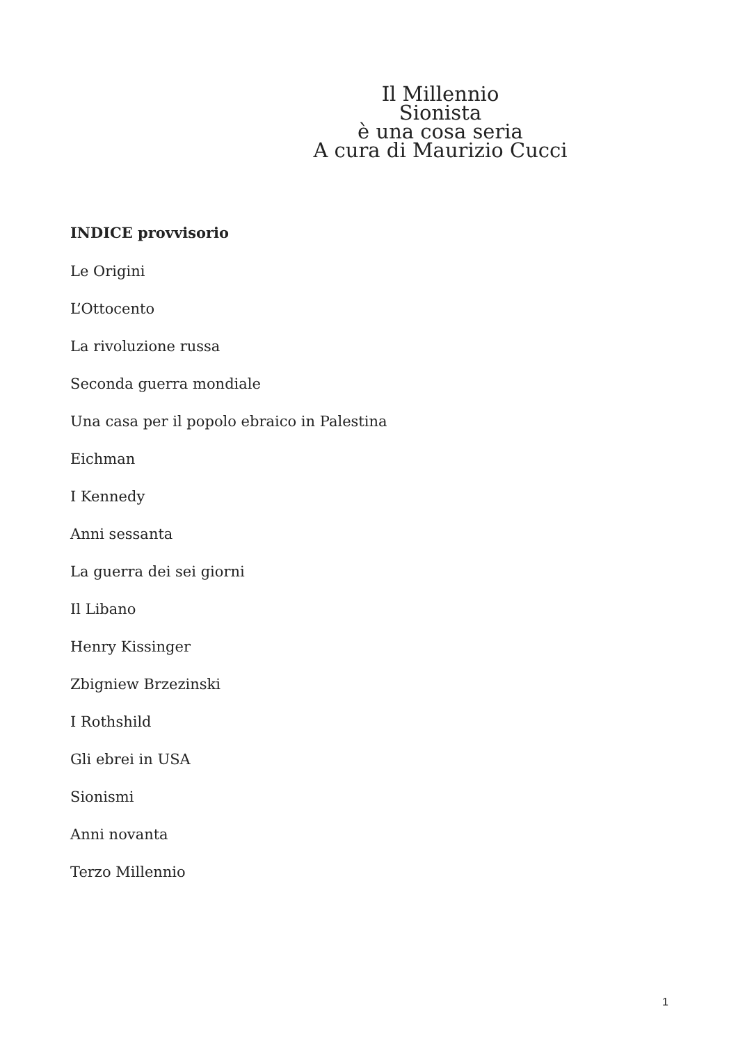Il Millennio
Sionista
è una cosa seria
A cura di Maurizio Cucci
INDICE provvisorio
Le Origini
L’Ottocento
La rivoluzione russa
Seconda guerra mondiale
Una casa per il popolo ebraico in Palestina
Eichman
I Kennedy
Anni sessanta
La guerra dei sei giorni
Il Libano
Henry Kissinger
Zbigniew Brzezinski
I Rothshild
Gli ebrei in USA
Sionismi
Anni novanta
Terzo Millennio
1